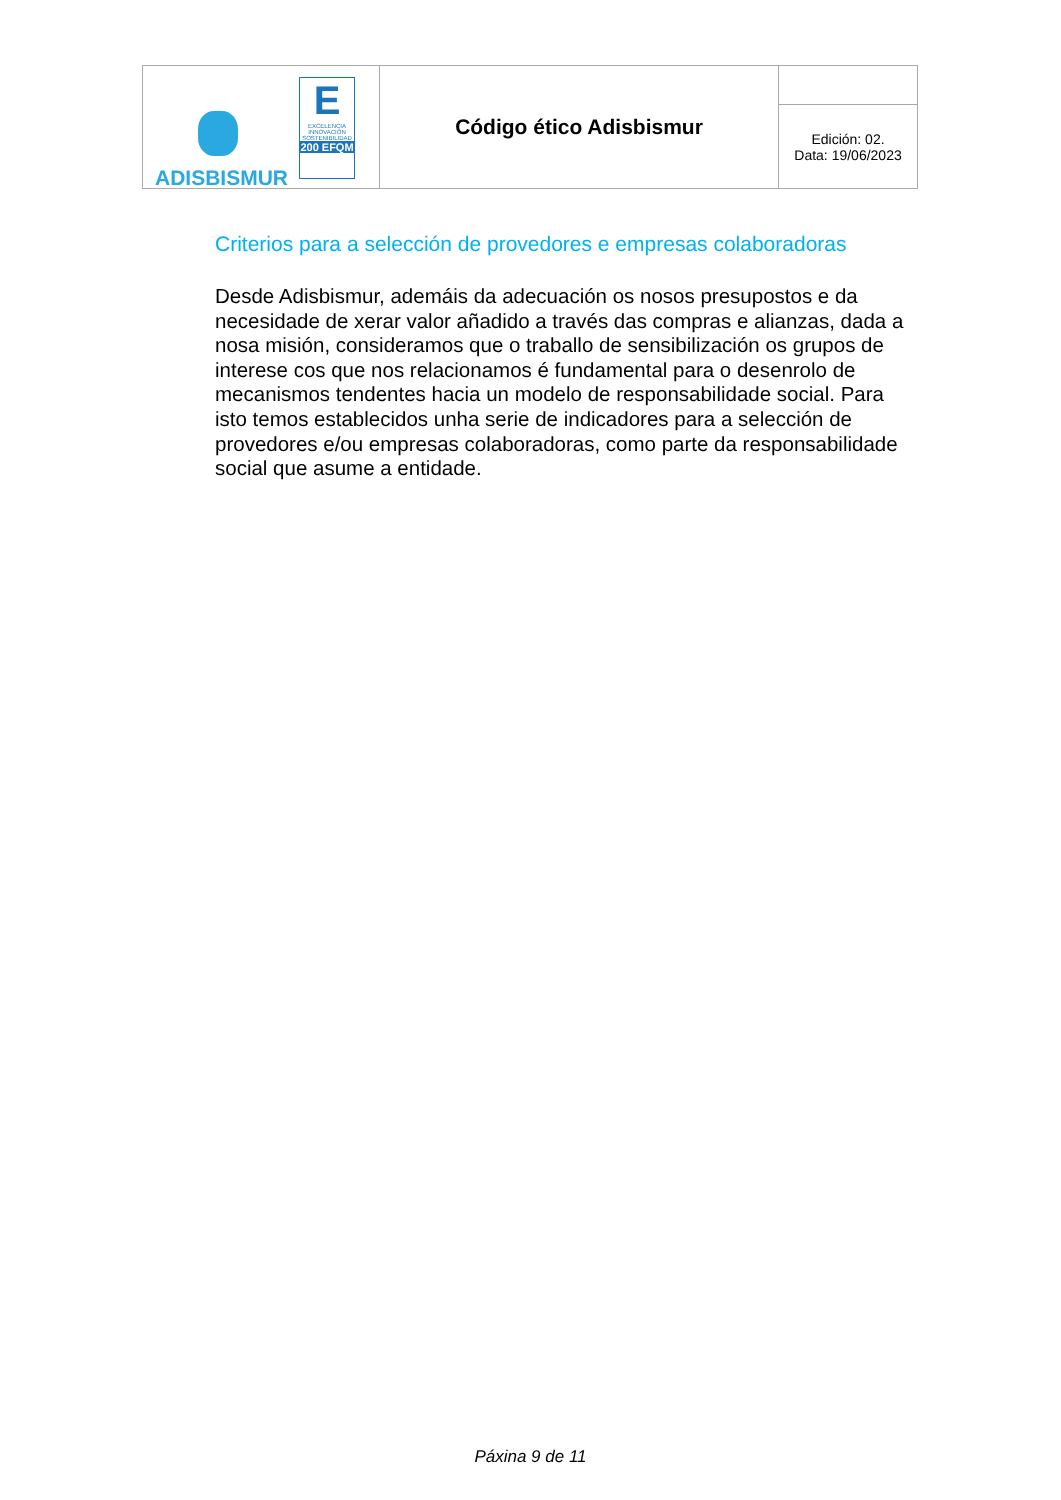| E EXCELENCIA INNOVACIÓN SOSTENIBILIDAD 200 EFQM ADISBISMUR | Código ético Adisbismur | |
| | | Edición: 02. Data: 19/06/2023 |
Criterios para a selección de provedores e empresas colaboradoras
Desde Adisbismur, ademáis da adecuación os nosos presupostos e da necesidade de xerar valor añadido a través das compras e alianzas, dada a nosa misión, consideramos que o traballo de sensibilización os grupos de interese cos que nos relacionamos é fundamental para o desenrolo de mecanismos tendentes hacia un modelo de responsabilidade social. Para isto temos establecidos unha serie de indicadores para a selección de provedores e/ou empresas colaboradoras, como parte da responsabilidade social que asume a entidade.
Páxina 9 de 11